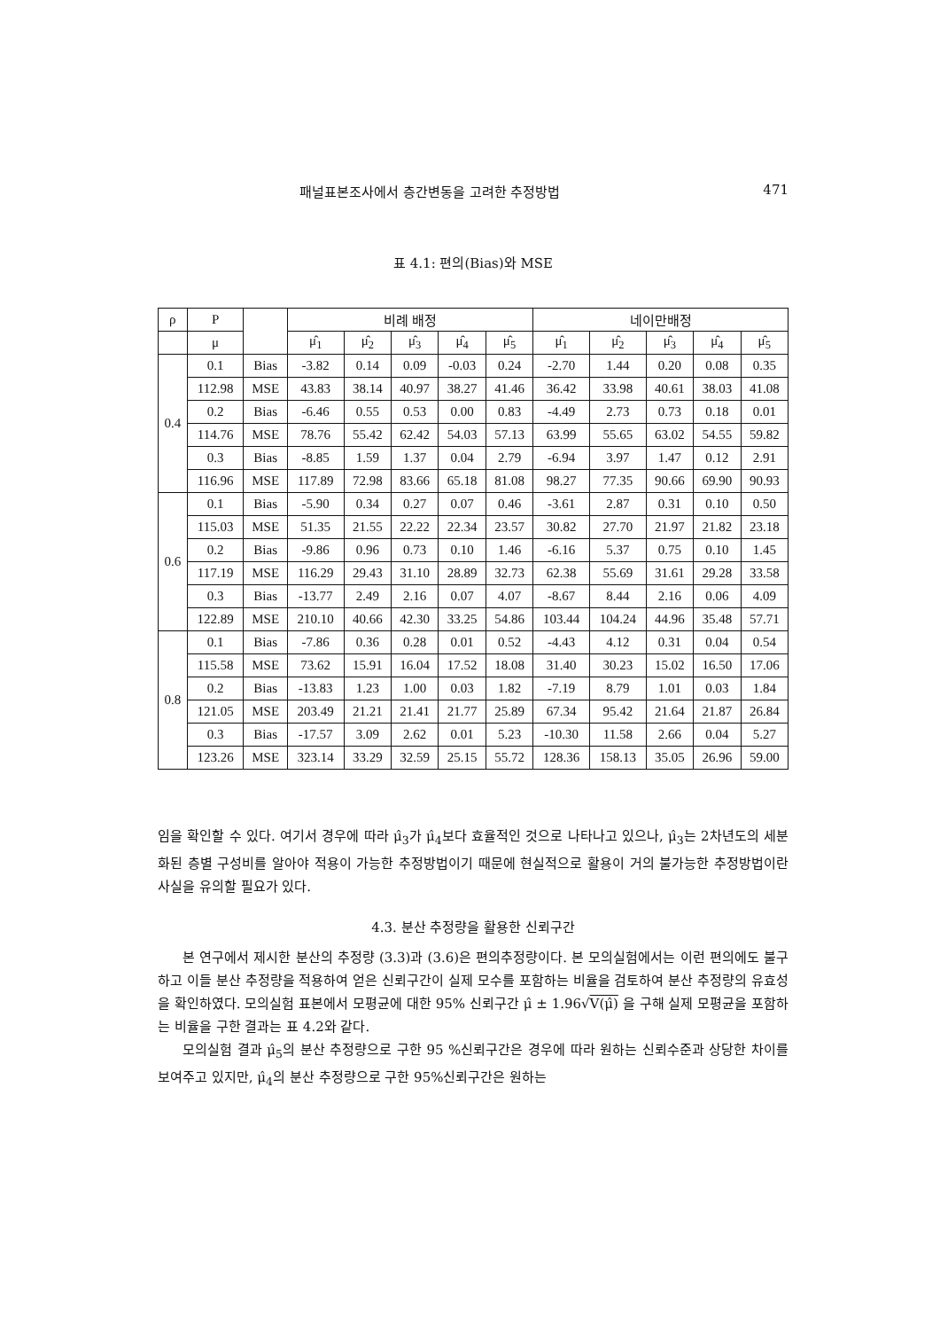패널표본조사에서 층간변동을 고려한 추정방법 471
표 4.1: 편의(Bias)와 MSE
| ρ | P | | 비례 배정 | | | | | 네이만배정 | | | | |
| --- | --- | --- | --- | --- | --- | --- | --- | --- | --- | --- | --- | --- |
| | μ | | μ̂<sub>1</sub> | μ̂<sub>2</sub> | μ̂<sub>3</sub> | μ̂<sub>4</sub> | μ̂<sub>5</sub> | μ̂<sub>1</sub> | μ̂<sub>2</sub> | μ̂<sub>3</sub> | μ̂<sub>4</sub> | μ̂<sub>5</sub> |
| 0.4 | 0.1 | Bias | -3.82 | 0.14 | 0.09 | -0.03 | 0.24 | -2.70 | 1.44 | 0.20 | 0.08 | 0.35 |
| | 112.98 | MSE | 43.83 | 38.14 | 40.97 | 38.27 | 41.46 | 36.42 | 33.98 | 40.61 | 38.03 | 41.08 |
| | 0.2 | Bias | -6.46 | 0.55 | 0.53 | 0.00 | 0.83 | -4.49 | 2.73 | 0.73 | 0.18 | 0.01 |
| | 114.76 | MSE | 78.76 | 55.42 | 62.42 | 54.03 | 57.13 | 63.99 | 55.65 | 63.02 | 54.55 | 59.82 |
| | 0.3 | Bias | -8.85 | 1.59 | 1.37 | 0.04 | 2.79 | -6.94 | 3.97 | 1.47 | 0.12 | 2.91 |
| | 116.96 | MSE | 117.89 | 72.98 | 83.66 | 65.18 | 81.08 | 98.27 | 77.35 | 90.66 | 69.90 | 90.93 |
| 0.6 | 0.1 | Bias | -5.90 | 0.34 | 0.27 | 0.07 | 0.46 | -3.61 | 2.87 | 0.31 | 0.10 | 0.50 |
| | 115.03 | MSE | 51.35 | 21.55 | 22.22 | 22.34 | 23.57 | 30.82 | 27.70 | 21.97 | 21.82 | 23.18 |
| | 0.2 | Bias | -9.86 | 0.96 | 0.73 | 0.10 | 1.46 | -6.16 | 5.37 | 0.75 | 0.10 | 1.45 |
| | 117.19 | MSE | 116.29 | 29.43 | 31.10 | 28.89 | 32.73 | 62.38 | 55.69 | 31.61 | 29.28 | 33.58 |
| | 0.3 | Bias | -13.77 | 2.49 | 2.16 | 0.07 | 4.07 | -8.67 | 8.44 | 2.16 | 0.06 | 4.09 |
| | 122.89 | MSE | 210.10 | 40.66 | 42.30 | 33.25 | 54.86 | 103.44 | 104.24 | 44.96 | 35.48 | 57.71 |
| 0.8 | 0.1 | Bias | -7.86 | 0.36 | 0.28 | 0.01 | 0.52 | -4.43 | 4.12 | 0.31 | 0.04 | 0.54 |
| | 115.58 | MSE | 73.62 | 15.91 | 16.04 | 17.52 | 18.08 | 31.40 | 30.23 | 15.02 | 16.50 | 17.06 |
| | 0.2 | Bias | -13.83 | 1.23 | 1.00 | 0.03 | 1.82 | -7.19 | 8.79 | 1.01 | 0.03 | 1.84 |
| | 121.05 | MSE | 203.49 | 21.21 | 21.41 | 21.77 | 25.89 | 67.34 | 95.42 | 21.64 | 21.87 | 26.84 |
| | 0.3 | Bias | -17.57 | 3.09 | 2.62 | 0.01 | 5.23 | -10.30 | 11.58 | 2.66 | 0.04 | 5.27 |
| | 123.26 | MSE | 323.14 | 33.29 | 32.59 | 25.15 | 55.72 | 128.36 | 158.13 | 35.05 | 26.96 | 59.00 |
임을 확인할 수 있다. 여기서 경우에 따라 μ̂<sub>3</sub>가 μ̂<sub>4</sub>보다 효율적인 것으로 나타나고 있으나, μ̂<sub>3</sub>는 2차년도의 세분화된 층별 구성비를 알아야 적용이 가능한 추정방법이기 때문에 현실적으로 활용이 거의 불가능한 추정방법이란 사실을 유의할 필요가 있다.
4.3. 분산 추정량을 활용한 신뢰구간
본 연구에서 제시한 분산의 추정량 (3.3)과 (3.6)은 편의추정량이다. 본 모의실험에서는 이런 편의에도 불구하고 이들 분산 추정량을 적용하여 얻은 신뢰구간이 실제 모수를 포함하는 비율을 검토하여 분산 추정량의 유효성을 확인하였다. 모의실험 표본에서 모평균에 대한 95% 신뢰구간 μ̂ ± 1.96√V(μ̂) 을 구해 실제 모평균을 포함하는 비율을 구한 결과는 표 4.2와 같다.
모의실험 결과 μ̂<sub>5</sub>의 분산 추정량으로 구한 95 %신뢰구간은 경우에 따라 원하는 신뢰수준과 상당한 차이를 보여주고 있지만, μ̂<sub>4</sub>의 분산 추정량으로 구한 95%신뢰구간은 원하는